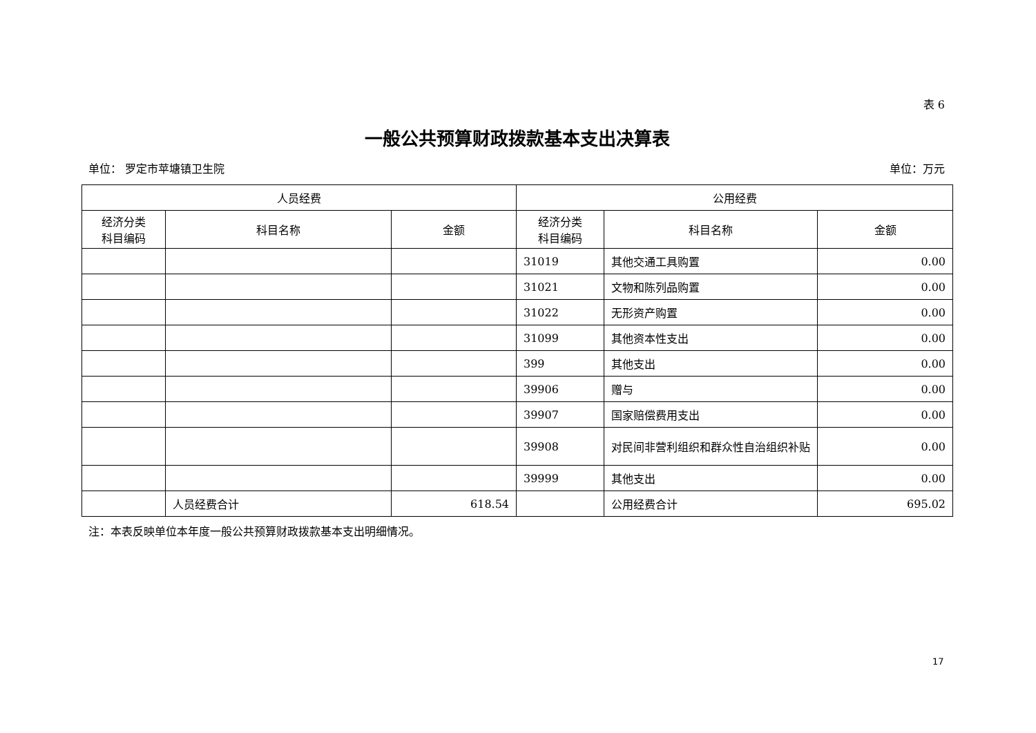表 6
一般公共预算财政拨款基本支出决算表
单位： 罗定市苹塘镇卫生院 单位：万元
| 人员经费 | | | 公用经费 | | |
| --- | --- | --- | --- | --- | --- |
| 经济分类 科目编码 | 科目名称 | 金额 | 经济分类 科目编码 | 科目名称 | 金额 |
| | | | 31019 | 其他交通工具购置 | 0.00 |
| | | | 31021 | 文物和陈列品购置 | 0.00 |
| | | | 31022 | 无形资产购置 | 0.00 |
| | | | 31099 | 其他资本性支出 | 0.00 |
| | | | 399 | 其他支出 | 0.00 |
| | | | 39906 | 赠与 | 0.00 |
| | | | 39907 | 国家赔偿费用支出 | 0.00 |
| | | | 39908 | 对民间非营利组织和群众性自治组织补贴 | 0.00 |
| | | | 39999 | 其他支出 | 0.00 |
| | 人员经费合计 | 618.54 | | 公用经费合计 | 695.02 |
注：本表反映单位本年度一般公共预算财政拨款基本支出明细情况。
17